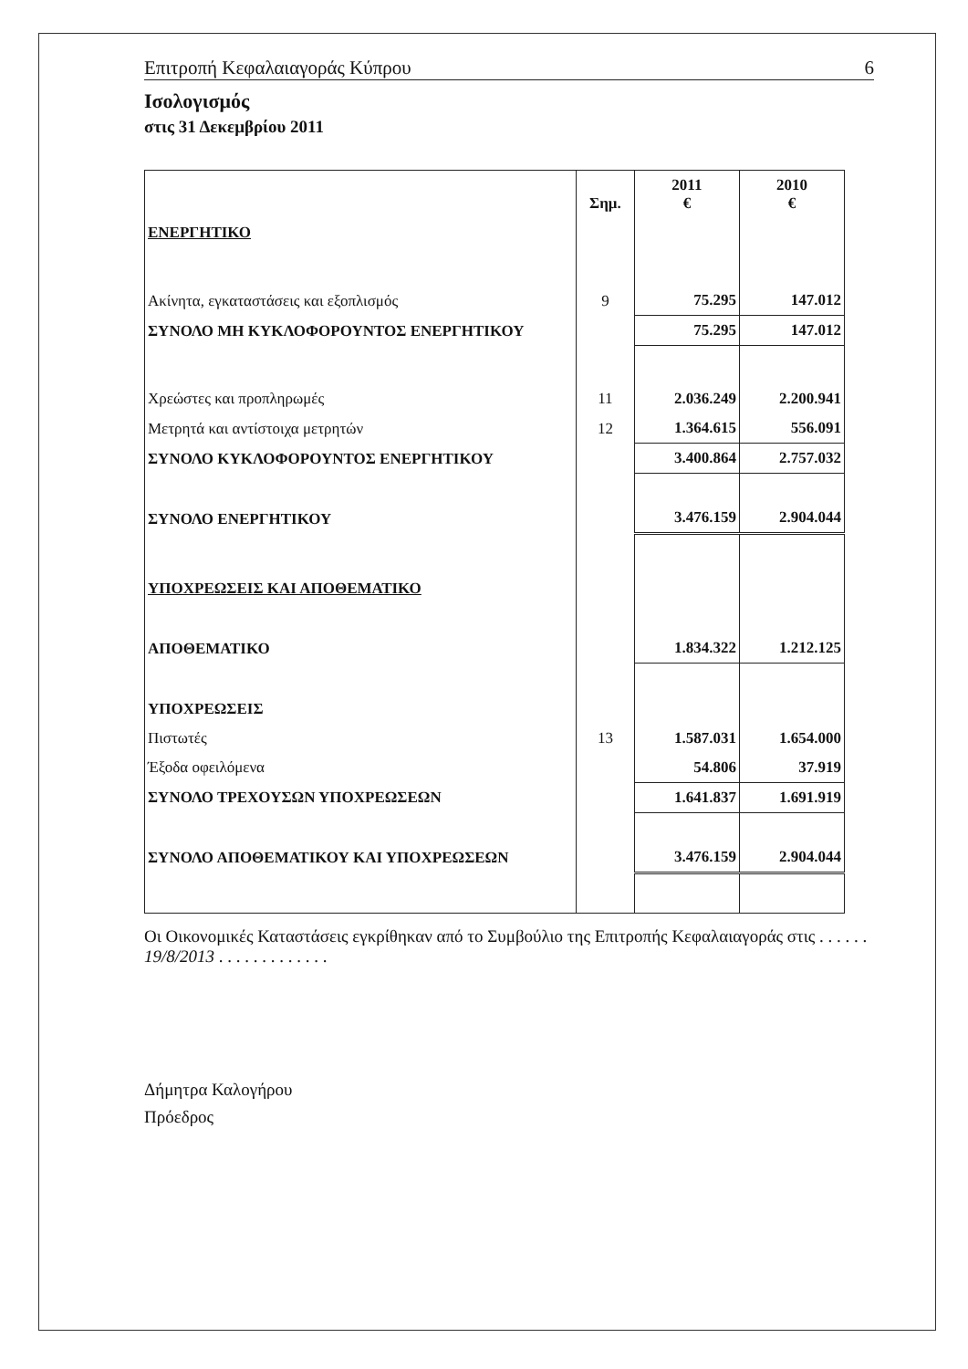Επιτροπή Κεφαλαιαγοράς Κύπρου 6
Ισολογισμός
στις 31 Δεκεμβρίου 2011
| | Σημ. | 2011 € | 2010 € |
| --- | --- | --- | --- |
| ΕΝΕΡΓΗΤΙΚΟ | | | |
| Ακίνητα, εγκαταστάσεις και εξοπλισμός | 9 | 75.295 | 147.012 |
| ΣΥΝΟΛΟ ΜΗ ΚΥΚΛΟΦΟΡΟΥΝΤΟΣ ΕΝΕΡΓΗΤΙΚΟΥ | | 75.295 | 147.012 |
| Χρεώστες και προπληρωμές | 11 | 2.036.249 | 2.200.941 |
| Μετρητά και αντίστοιχα μετρητών | 12 | 1.364.615 | 556.091 |
| ΣΥΝΟΛΟ ΚΥΚΛΟΦΟΡΟΥΝΤΟΣ ΕΝΕΡΓΗΤΙΚΟΥ | | 3.400.864 | 2.757.032 |
| ΣΥΝΟΛΟ ΕΝΕΡΓΗΤΙΚΟΥ | | 3.476.159 | 2.904.044 |
| ΥΠΟΧΡΕΩΣΕΙΣ ΚΑΙ ΑΠΟΘΕΜΑΤΙΚΟ | | | |
| ΑΠΟΘΕΜΑΤΙΚΟ | | 1.834.322 | 1.212.125 |
| ΥΠΟΧΡΕΩΣΕΙΣ | | | |
| Πιστωτές | 13 | 1.587.031 | 1.654.000 |
| Έξοδα οφειλόμενα | | 54.806 | 37.919 |
| ΣΥΝΟΛΟ ΤΡΕΧΟΥΣΩΝ ΥΠΟΧΡΕΩΣΕΩΝ | | 1.641.837 | 1.691.919 |
| ΣΥΝΟΛΟ ΑΠΟΘΕΜΑΤΙΚΟΥ ΚΑΙ ΥΠΟΧΡΕΩΣΕΩΝ | | 3.476.159 | 2.904.044 |
Οι Οικονομικές Καταστάσεις εγκρίθηκαν από το Συμβούλιο της Επιτροπής Κεφαλαιαγοράς στις . . . . . . 19/8/2013 . . . . . . . . . . . . .
Δήμητρα Καλογήρου
Πρόεδρος